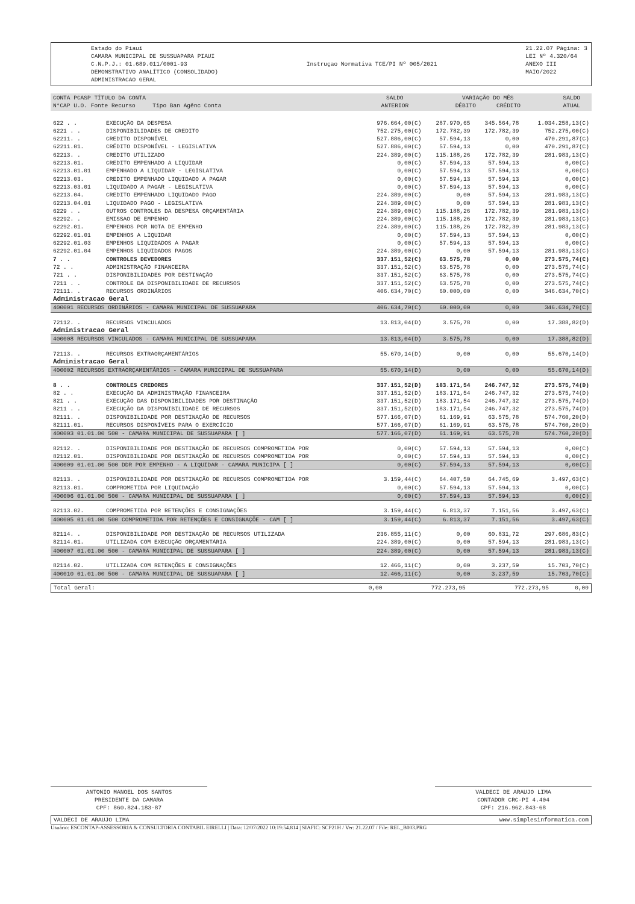Estado do Piauí
CAMARA MUNICIPAL DE SUSSUAPARA PIAUI
C.N.P.J.: 01.689.011/0001-93
DEMONSTRATIVO ANALÍTICO (CONSOLIDADO)
ADMINISTRACAO GERAL
Instruçao Normativa TCE/PI Nº 005/2021
21.22.07 Página: 3
LEI Nº 4.320/64
ANEXO III
MAIO/2022
| CONTA PCASP TÍTULO DA CONTA N°CAP U.O. Fonte Recurso Tipo Ban Agênc Conta | SALDO ANTERIOR | VARIAÇÃO DO MÊS DÉBITO CRÉDITO | SALDO ATUAL |
| 622 . . | EXECUÇÃO DA DESPESA | 976.664,00(C) | 287.970,65 | 345.564,78 | 1.034.258,13(C) |
| 6221 . . | DISPONIBILIDADES DE CREDITO | 752.275,00(C) | 172.782,39 | 172.782,39 | 752.275,00(C) |
| 62211. . | CREDITO DISPONÍVEL | 527.886,00(C) | 57.594,13 | 0,00 | 470.291,87(C) |
| 62211.01. | CRÉDITO DISPONÍVEL - LEGISLATIVA | 527.886,00(C) | 57.594,13 | 0,00 | 470.291,87(C) |
| 62213. . | CREDITO UTILIZADO | 224.389,00(C) | 115.188,26 | 172.782,39 | 281.983,13(C) |
| 62213.01. | CREDITO EMPENHADO A LIQUIDAR | 0,00(C) | 57.594,13 | 57.594,13 | 0,00(C) |
| 62213.01.01 | EMPENHADO A LIQUIDAR - LEGISLATIVA | 0,00(C) | 57.594,13 | 57.594,13 | 0,00(C) |
| 62213.03. | CREDITO EMPENHADO LIQUIDADO A PAGAR | 0,00(C) | 57.594,13 | 57.594,13 | 0,00(C) |
| 62213.03.01 | LIQUIDADO A PAGAR - LEGISLATIVA | 0,00(C) | 57.594,13 | 57.594,13 | 0,00(C) |
| 62213.04. | CREDITO EMPENHADO LIQUIDADO PAGO | 224.389,00(C) | 0,00 | 57.594,13 | 281.983,13(C) |
| 62213.04.01 | LIQUIDADO PAGO - LEGISLATIVA | 224.389,00(C) | 0,00 | 57.594,13 | 281.983,13(C) |
| 6229 . . | OUTROS CONTROLES DA DESPESA ORÇAMENTÁRIA | 224.389,00(C) | 115.188,26 | 172.782,39 | 281.983,13(C) |
| 62292. . | EMISSAO DE EMPENHO | 224.389,00(C) | 115.188,26 | 172.782,39 | 281.983,13(C) |
| 62292.01. | EMPENHOS POR NOTA DE EMPENHO | 224.389,00(C) | 115.188,26 | 172.782,39 | 281.983,13(C) |
| 62292.01.01 | EMPENHOS A LIQUIDAR | 0,00(C) | 57.594,13 | 57.594,13 | 0,00(C) |
| 62292.01.03 | EMPENHOS LIQUIDADOS A PAGAR | 0,00(C) | 57.594,13 | 57.594,13 | 0,00(C) |
| 62292.01.04 | EMPENHOS LIQUIDADOS PAGOS | 224.389,00(C) | 0,00 | 57.594,13 | 281.983,13(C) |
| 7 . . | CONTROLES DEVEDORES | 337.151,52(C) | 63.575,78 | 0,00 | 273.575,74(C) |
| 72 . . | ADMINISTRAÇÃO FINANCEIRA | 337.151,52(C) | 63.575,78 | 0,00 | 273.575,74(C) |
| 721 . . | DISPONIBILIDADES POR DESTINAÇÃO | 337.151,52(C) | 63.575,78 | 0,00 | 273.575,74(C) |
| 7211 . . | CONTROLE DA DISPONIBILIDADE DE RECURSOS | 337.151,52(C) | 63.575,78 | 0,00 | 273.575,74(C) |
| 72111. . | RECURSOS ORDINÁRIOS | 406.634,70(C) | 60.000,00 | 0,00 | 346.634,70(C) |
| Administracao Geral | | | | | |
| 400001 RECURSOS ORDINÁRIOS - CAMARA MUNICIPAL DE SUSSUAPARA | | 406.634,70(C) | 60.000,00 | 0,00 | 346.634,70(C) |
| 72112. . | RECURSOS VINCULADOS | 13.813,04(D) | 3.575,78 | 0,00 | 17.388,82(D) |
| Administracao Geral | | | | | |
| 400008 RECURSOS VINCULADOS - CAMARA MUNICIPAL DE SUSSUAPARA | | 13.813,04(D) | 3.575,78 | 0,00 | 17.388,82(D) |
| 72113. . | RECURSOS EXTRAORÇAMENTÁRIOS | 55.670,14(D) | 0,00 | 0,00 | 55.670,14(D) |
| Administracao Geral | | | | | |
| 400002 RECURSOS EXTRAORÇAMENTÁRIOS - CAMARA MUNICIPAL DE SUSSUAPARA | | 55.670,14(D) | 0,00 | 0,00 | 55.670,14(D) |
| 8 . . | CONTROLES CREDORES | 337.151,52(D) | 183.171,54 | 246.747,32 | 273.575,74(D) |
| 82 . . | EXECUÇÃO DA ADMINISTRAÇÃO FINANCEIRA | 337.151,52(D) | 183.171,54 | 246.747,32 | 273.575,74(D) |
| 821 . . | EXECUÇÃO DAS DISPONIBILIDADES POR DESTINAÇÃO | 337.151,52(D) | 183.171,54 | 246.747,32 | 273.575,74(D) |
| 8211 . . | EXECUÇÃO DA DISPONIBILIDADE DE RECURSOS | 337.151,52(D) | 183.171,54 | 246.747,32 | 273.575,74(D) |
| 82111. . | DISPONIBILIDADE POR DESTINAÇÃO DE RECURSOS | 577.166,07(D) | 61.169,91 | 63.575,78 | 574.760,20(D) |
| 82111.01. | RECURSOS DISPONÍVEIS PARA O EXERCÍCIO | 577.166,07(D) | 61.169,91 | 63.575,78 | 574.760,20(D) |
| 400003 01.01.00 500 - CAMARA MUNICIPAL DE SUSSUAPARA [ ] | | 577.166,07(D) | 61.169,91 | 63.575,78 | 574.760,20(D) |
| 82112. . | DISPONIBILIDADE POR DESTINAÇÃO DE RECURSOS COMPROMETIDA POR | 0,00(C) | 57.594,13 | 57.594,13 | 0,00(C) |
| 82112.01. | DISPONIBILIDADE POR DESTINAÇÃO DE RECURSOS COMPROMETIDA POR | 0,00(C) | 57.594,13 | 57.594,13 | 0,00(C) |
| 400009 01.01.00 500 DDR POR EMPENHO - A LIQUIDAR - CAMARA MUNICIPA [ ] | | 0,00(C) | 57.594,13 | 57.594,13 | 0,00(C) |
| 82113. . | DISPONIBILIDADE POR DESTINAÇÃO DE RECURSOS COMPROMETIDA POR | 3.159,44(C) | 64.407,50 | 64.745,69 | 3.497,63(C) |
| 82113.01. | COMPROMETIDA POR LIQUIDAÇÃO | 0,00(C) | 57.594,13 | 57.594,13 | 0,00(C) |
| 400006 01.01.00 500 - CAMARA MUNICIPAL DE SUSSUAPARA [ ] | | 0,00(C) | 57.594,13 | 57.594,13 | 0,00(C) |
| 82113.02. | COMPROMETIDA POR RETENÇÕES E CONSIGNAÇÕES | 3.159,44(C) | 6.813,37 | 7.151,56 | 3.497,63(C) |
| 400005 01.01.00 500 COMPROMETIDA POR RETENÇÕES E CONSIGNAÇÕE - CAM [ ] | | 3.159,44(C) | 6.813,37 | 7.151,56 | 3.497,63(C) |
| 82114. . | DISPONIBILIDADE POR DESTINAÇÃO DE RECURSOS UTILIZADA | 236.855,11(C) | 0,00 | 60.831,72 | 297.686,83(C) |
| 82114.01. | UTILIZADA COM EXECUÇÃO ORÇAMENTÁRIA | 224.389,00(C) | 0,00 | 57.594,13 | 281.983,13(C) |
| 400007 01.01.00 500 - CAMARA MUNICIPAL DE SUSSUAPARA [ ] | | 224.389,00(C) | 0,00 | 57.594,13 | 281.983,13(C) |
| 82114.02. | UTILIZADA COM RETENÇÕES E CONSIGNAÇÕES | 12.466,11(C) | 0,00 | 3.237,59 | 15.703,70(C) |
| 400010 01.01.00 500 - CAMARA MUNICIPAL DE SUSSUAPARA [ ] | | 12.466,11(C) | 0,00 | 3.237,59 | 15.703,70(C) |
| Total Geral: | 0,00 | 772.273,95 | 772.273,95 | 0,00 |
ANTONIO MANOEL DOS SANTOS
PRESIDENTE DA CAMARA
CPF: 860.824.183-87
VALDECI DE ARAUJO LIMA
CONTADOR CRC-PI 4.404
CPF: 216.962.843-68
VALDECI DE ARAUJO LIMA www.simplesinformatica.com
Usuário: ESCONTAP-ASSESSORIA & CONSULTORIA CONTABIL EIRELLI | Data: 12/07/2022 10:19:54.814 | SIAFIC: SCP21H / Ver: 21.22.07 / File: REL_B003.PRG